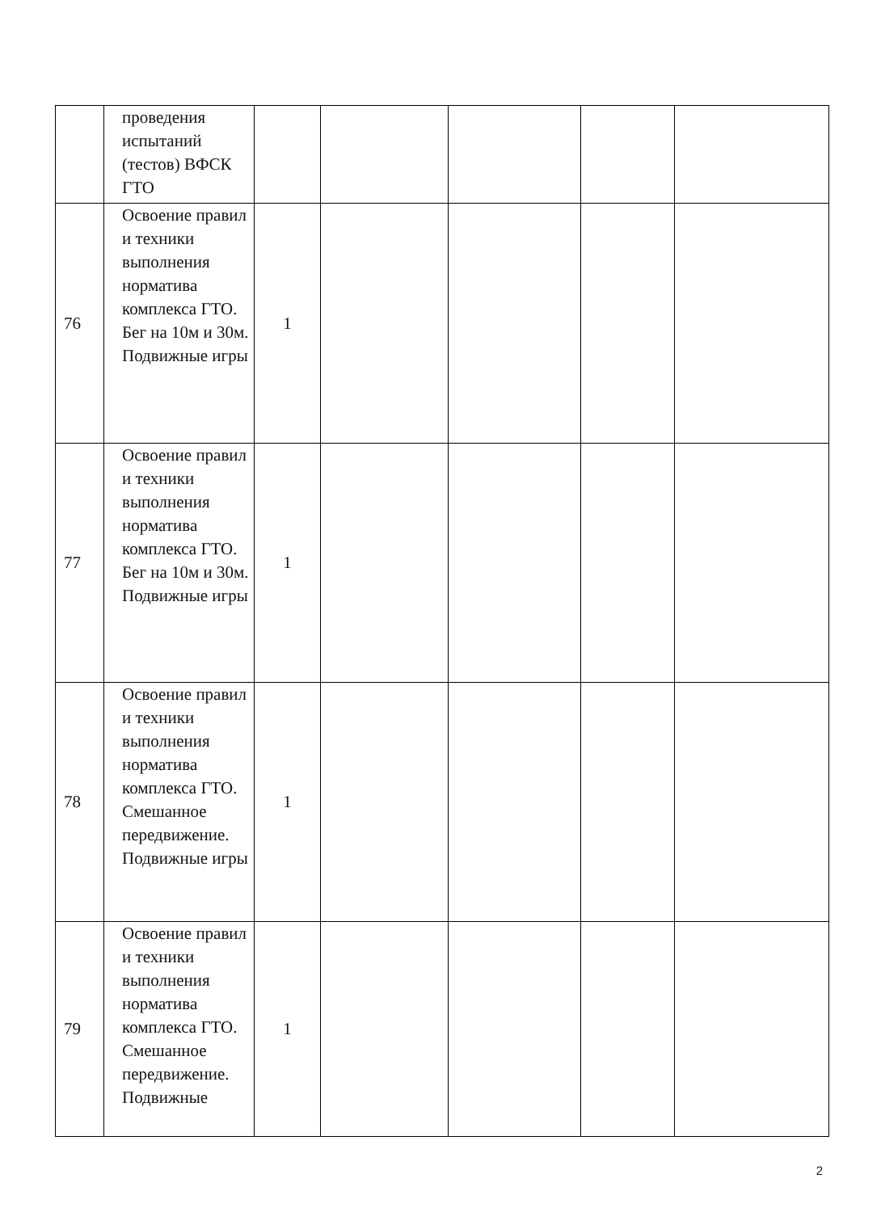| | проведения испытаний (тестов) ВФСК ГТО | | | | | |
| 76 | Освоение правил и техники выполнения норматива комплекса ГТО. Бег на 10м и 30м. Подвижные игры | 1 | | | | |
| 77 | Освоение правил и техники выполнения норматива комплекса ГТО. Бег на 10м и 30м. Подвижные игры | 1 | | | | |
| 78 | Освоение правил и техники выполнения норматива комплекса ГТО. Смешанное передвижение. Подвижные игры | 1 | | | | |
| 79 | Освоение правил и техники выполнения норматива комплекса ГТО. Смешанное передвижение. Подвижные | 1 | | | | |
2